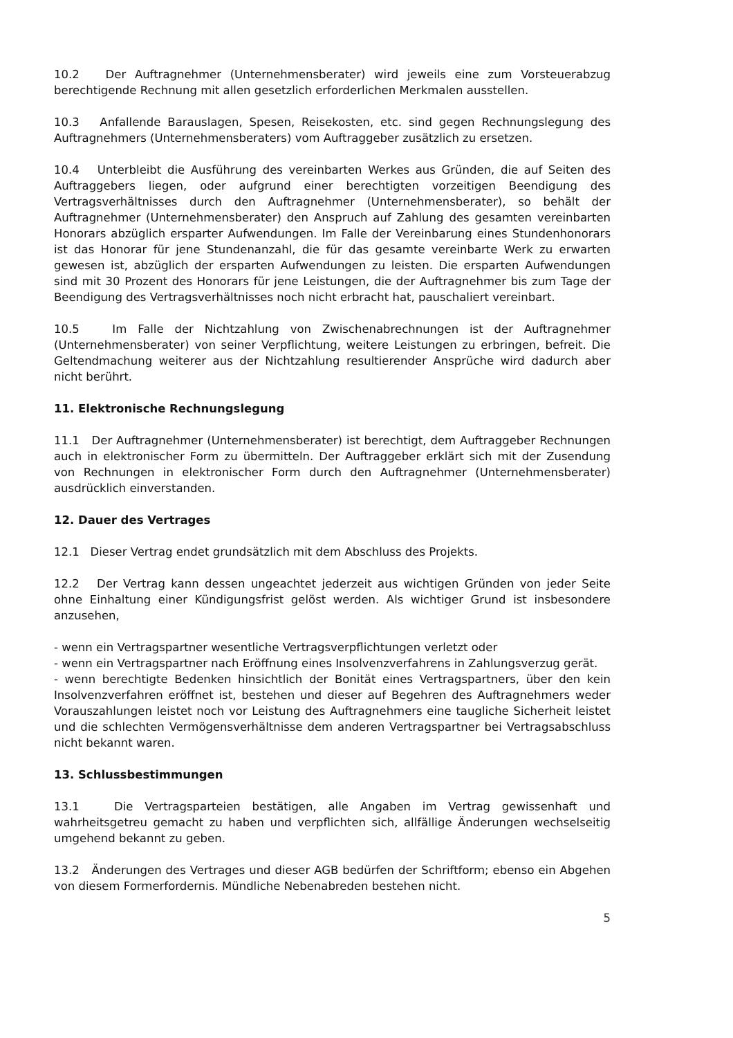10.2 Der Auftragnehmer (Unternehmensberater) wird jeweils eine zum Vorsteuerabzug berechtigende Rechnung mit allen gesetzlich erforderlichen Merkmalen ausstellen.
10.3 Anfallende Barauslagen, Spesen, Reisekosten, etc. sind gegen Rechnungslegung des Auftragnehmers (Unternehmensberaters) vom Auftraggeber zusätzlich zu ersetzen.
10.4 Unterbleibt die Ausführung des vereinbarten Werkes aus Gründen, die auf Seiten des Auftraggebers liegen, oder aufgrund einer berechtigten vorzeitigen Beendigung des Vertragsverhältnisses durch den Auftragnehmer (Unternehmensberater), so behält der Auftragnehmer (Unternehmensberater) den Anspruch auf Zahlung des gesamten vereinbarten Honorars abzüglich ersparter Aufwendungen. Im Falle der Vereinbarung eines Stundenhonorars ist das Honorar für jene Stundenanzahl, die für das gesamte vereinbarte Werk zu erwarten gewesen ist, abzüglich der ersparten Aufwendungen zu leisten. Die ersparten Aufwendungen sind mit 30 Prozent des Honorars für jene Leistungen, die der Auftragnehmer bis zum Tage der Beendigung des Vertragsverhältnisses noch nicht erbracht hat, pauschaliert vereinbart.
10.5 Im Falle der Nichtzahlung von Zwischenabrechnungen ist der Auftragnehmer (Unternehmensberater) von seiner Verpflichtung, weitere Leistungen zu erbringen, befreit. Die Geltendmachung weiterer aus der Nichtzahlung resultierender Ansprüche wird dadurch aber nicht berührt.
11. Elektronische Rechnungslegung
11.1 Der Auftragnehmer (Unternehmensberater) ist berechtigt, dem Auftraggeber Rechnungen auch in elektronischer Form zu übermitteln. Der Auftraggeber erklärt sich mit der Zusendung von Rechnungen in elektronischer Form durch den Auftragnehmer (Unternehmensberater) ausdrücklich einverstanden.
12. Dauer des Vertrages
12.1 Dieser Vertrag endet grundsätzlich mit dem Abschluss des Projekts.
12.2 Der Vertrag kann dessen ungeachtet jederzeit aus wichtigen Gründen von jeder Seite ohne Einhaltung einer Kündigungsfrist gelöst werden. Als wichtiger Grund ist insbesondere anzusehen,
- wenn ein Vertragspartner wesentliche Vertragsverpflichtungen verletzt oder
- wenn ein Vertragspartner nach Eröffnung eines Insolvenzverfahrens in Zahlungsverzug gerät.
- wenn berechtigte Bedenken hinsichtlich der Bonität eines Vertragspartners, über den kein Insolvenzverfahren eröffnet ist, bestehen und dieser auf Begehren des Auftragnehmers weder Vorauszahlungen leistet noch vor Leistung des Auftragnehmers eine taugliche Sicherheit leistet und die schlechten Vermögensverhältnisse dem anderen Vertragspartner bei Vertragsabschluss nicht bekannt waren.
13. Schlussbestimmungen
13.1 Die Vertragsparteien bestätigen, alle Angaben im Vertrag gewissenhaft und wahrheitsgetreu gemacht zu haben und verpflichten sich, allfällige Änderungen wechselseitig umgehend bekannt zu geben.
13.2 Änderungen des Vertrages und dieser AGB bedürfen der Schriftform; ebenso ein Abgehen von diesem Formerfordernis. Mündliche Nebenabreden bestehen nicht.
5